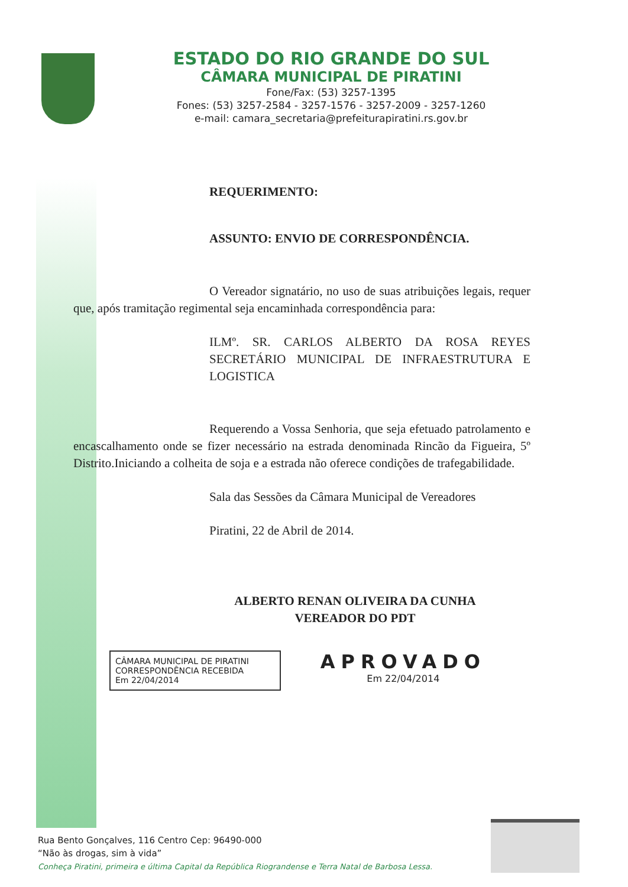ESTADO DO RIO GRANDE DO SUL
CÂMARA MUNICIPAL DE PIRATINI
Fone/Fax: (53) 3257-1395
Fones: (53) 3257-2584 - 3257-1576 - 3257-2009 - 3257-1260
e-mail: camara_secretaria@prefeiturapiratini.rs.gov.br
REQUERIMENTO:
ASSUNTO: ENVIO DE CORRESPONDÊNCIA.
O Vereador signatário, no uso de suas atribuições legais, requer que, após tramitação regimental seja encaminhada correspondência para:
ILMº. SR. CARLOS ALBERTO DA ROSA REYES SECRETÁRIO MUNICIPAL DE INFRAESTRUTURA E LOGISTICA
Requerendo a Vossa Senhoria, que seja efetuado patrolamento e encascalhamento onde se fizer necessário na estrada denominada Rincão da Figueira, 5º Distrito.Iniciando a colheita de soja e a estrada não oferece condições de trafegabilidade.
Sala das Sessões da Câmara Municipal de Vereadores
Piratini, 22 de Abril de 2014.
ALBERTO RENAN OLIVEIRA DA CUNHA
VEREADOR DO PDT
CÂMARA MUNICIPAL DE PIRATINI
CORRESPONDÊNCIA RECEBIDA
Em 22/04/2014
APROVADO
Em 22/04/2014
Rua Bento Gonçalves, 116 Centro Cep: 96490-000
“Não às drogas, sim à vida”
Conheça Piratini, primeira e última Capital da República Riograndense e Terra Natal de Barbosa Lessa.